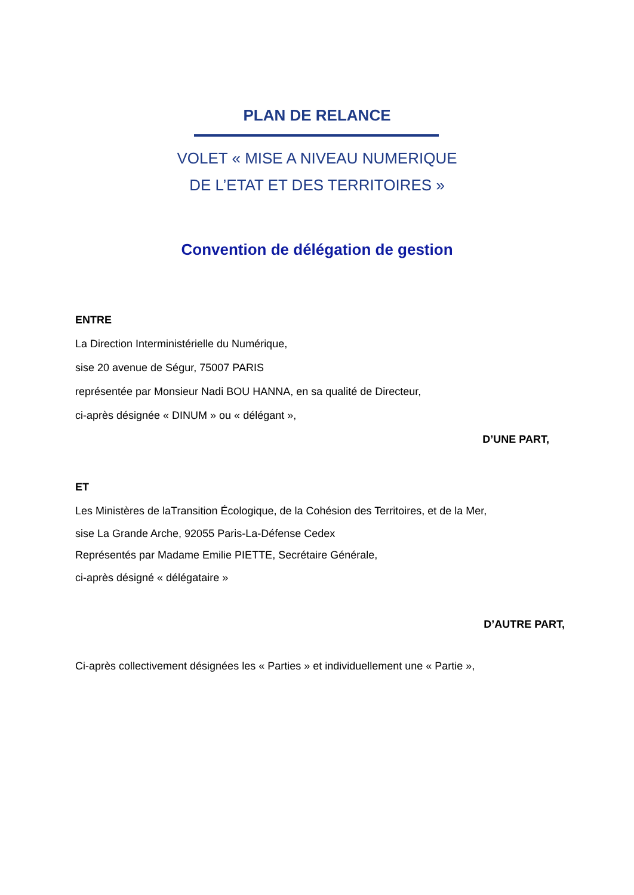PLAN DE RELANCE
VOLET « MISE A NIVEAU NUMERIQUE
DE L’ETAT ET DES TERRITOIRES »
Convention de délégation de gestion
ENTRE
La Direction Interministérielle du Numérique,
sise 20 avenue de Ségur, 75007 PARIS
représentée par Monsieur Nadi BOU HANNA, en sa qualité de Directeur,
ci-après désignée « DINUM » ou « délégant »,
D’UNE PART,
ET
Les Ministères de laTransition Écologique, de la Cohésion des Territoires, et de la Mer,
sise La Grande Arche, 92055 Paris-La-Défense Cedex
Représentés par Madame Emilie PIETTE, Secrétaire Générale,
ci-après désigné « délégataire »
D’AUTRE PART,
Ci-après collectivement désignées les « Parties » et individuellement une « Partie »,